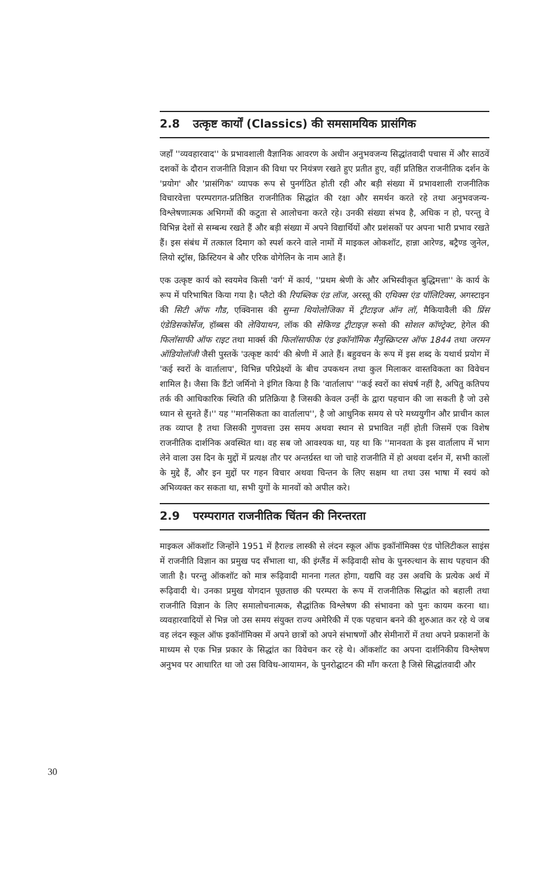2.8 उत्कृष्ट कार्यों (Classics) की समसामयिक प्रासंगिक
जहाँ ''व्यवहारवाद'' के प्रभावशाली वैज्ञानिक आवरण के अधीन अनुभवजन्य सिद्धांतवादी पचास में और साठवें दशकों के दौरान राजनीति विज्ञान की विधा पर नियंत्रण रखते हुए प्रतीत हुए, वहीं प्रतिष्ठित राजनीतिक दर्शन के 'प्रयोग' और 'प्रासंगिक' व्यापक रूप से पुनर्गठित होती रही और बड़ी संख्या में प्रभावशाली राजनीतिक विचारवेत्ता परम्परागत-प्रतिष्ठित राजनीतिक सिद्धांत की रक्षा और समर्थन करते रहे तथा अनुभवजन्य-विश्लेषणात्मक अभिगमों की कटुता से आलोचना करते रहे। उनकी संख्या संभव है, अधिक न हो, परन्तु वे विभिन्न देशों से सम्बन्ध रखते हैं और बड़ी संख्या में अपने विद्यार्थियों और प्रशंसकों पर अपना भारी प्रभाव रखते हैं। इस संबंध में तत्काल दिमाग को स्पर्श करने वाले नामों में माइकल ओकशॉट, हान्ना आरेण्ड, बट्रैण्ड जुनेल, लियो स्ट्रॉस, क्रिस्टियन बे और एरिक वोगेलिन के नाम आते हैं।
एक उत्कृष्ट कार्य को स्वयमेव किसी 'वर्ग' में कार्य, ''प्रथम श्रेणी के और अभिस्वीकृत बुद्धिमत्ता'' के कार्य के रूप में परिभाषित किया गया है। प्लैटो की रिपब्लिक एंड लॉज, अरस्तू की एथिक्स एंड पॉलिटिक्स, अगस्टाइन की सिटी ऑफ गौड, एक्विनास की सुम्ना थियोलोजिका में ट्रीटाइज ऑन लॉ, मैकियावैली की प्रिंस एंडेडिसकोर्सेज, हॉब्बस की लेवियाथन, लॉक की सेकिण्ड ट्रीटाइज़ रूसो की सोशल कॉण्ट्रेक्ट, हेगेल की फिलॉसाफी ऑफ राइट तथा मार्क्स की फिलॉसाफीक एंड इकॉनॉमिक मैनुस्क्रिप्टस ऑफ 1844 तथा जरमन ऑडियोलॉजी जैसी पुस्तकें 'उत्कृष्ट कार्य' की श्रेणी में आते हैं। बहुवचन के रूप में इस शब्द के यथार्थ प्रयोग में 'कई स्वरों के वार्तालाप', विभिन्न परिप्रेक्ष्यों के बीच उपकथन तथा कुल मिलाकर वास्तविकता का विवेचन शामिल है। जैसा कि डैंटो जर्मिनो ने इंगित किया है कि 'वार्तालाप' ''कई स्वरों का संघर्ष नहीं है, अपितु कतिपय तर्क की आधिकारिक स्थिति की प्रतिक्रिया है जिसकी केवल उन्हीं के द्वारा पहचान की जा सकती है जो उसे ध्यान से सुनते हैं।'' यह ''मानसिकता का वार्तालाप'', है जो आधुनिक समय से परे मध्ययुगीन और प्राचीन काल तक व्याप्त है तथा जिसकी गुणवत्ता उस समय अथवा स्थान से प्रभावित नहीं होती जिसमें एक विशेष राजनीतिक दार्शनिक अवस्थित था। वह सब जो आवश्यक था, यह था कि ''मानवता के इस वार्तालाप में भाग लेने वाला उस दिन के मुद्दों में प्रत्यक्ष तौर पर अन्तर्ग्रस्त था जो चाहे राजनीति में हो अथवा दर्शन में, सभी कालों के मुद्दे हैं, और इन मुद्दों पर गहन विचार अथवा चिन्तन के लिए सक्षम था तथा उस भाषा में स्वयं को अभिव्यक्त कर सकता था, सभी युगों के मानवों को अपील करे।
2.9 परम्परागत राजनीतिक चिंतन की निरन्तरता
माइकल ऑकशॉट जिन्होंने 1951 में हैराल्ड लास्की से लंदन स्कूल ऑफ इकॉनॉमिक्स एंड पोलिटीकल साइंस में राजनीति विज्ञान का प्रमुख पद सँभाला था, की इंग्लैंड में रूढ़िवादी सोच के पुनरुत्थान के साथ पहचान की जाती है। परन्तु ऑकशॉट को मात्र रूढ़िवादी मानना गलत होगा, यद्यपि वह उस अवधि के प्रत्येक अर्थ में रूढ़िवादी थे। उनका प्रमुख योगदान पूछताछ की परम्परा के रूप में राजनीतिक सिद्धांत को बहाली तथा राजनीति विज्ञान के लिए समालोचनात्मक, सैद्धांतिक विश्लेषण की संभावना को पुनः कायम करना था। व्यवहारवादियों से भिन्न जो उस समय संयुक्त राज्य अमेरिकी में एक पहचान बनने की शुरुआत कर रहे थे जब वह लंदन स्कूल ऑफ इकॉनॉमिक्स में अपने छात्रों को अपने संभाषणों और सेमीनारों में तथा अपने प्रकाशनों के माध्यम से एक भिन्न प्रकार के सिद्धांत का विवेचन कर रहे थे। ऑकशॉट का अपना दार्शनिकीय विश्लेषण अनुभव पर आधारित था जो उस विविध-आयामन, के पुनरोद्घाटन की माँग करता है जिसे सिद्धांतवादी और
30